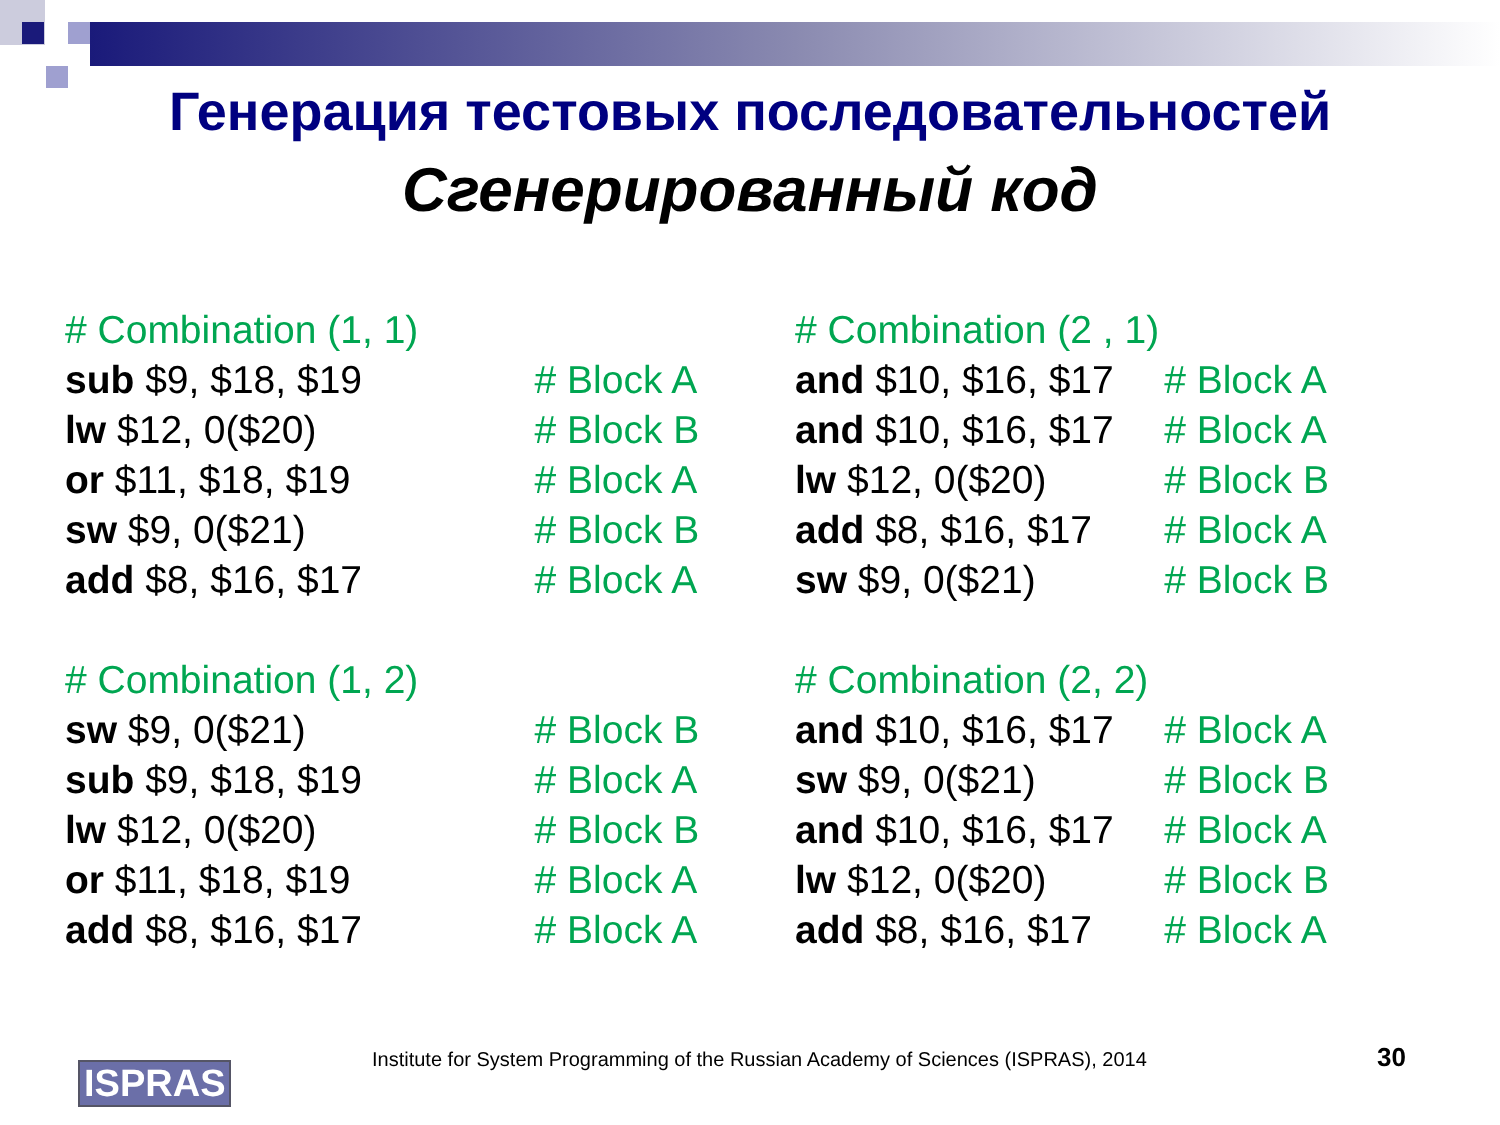Генерация тестовых последовательностей
Сгенерированный код
| # Combination (1, 1) | |
| sub $9, $18, $19 | # Block A |
| lw $12, 0($20) | # Block B |
| or $11, $18, $19 | # Block A |
| sw $9, 0($21) | # Block B |
| add $8, $16, $17 | # Block A |
| # Combination (1, 2) | |
| sw $9, 0($21) | # Block B |
| sub $9, $18, $19 | # Block A |
| lw $12, 0($20) | # Block B |
| or $11, $18, $19 | # Block A |
| add $8, $16, $17 | # Block A |
| # Combination (2 , 1) | |
| and $10, $16, $17 | # Block A |
| and $10, $16, $17 | # Block A |
| lw $12, 0($20) | # Block B |
| add $8, $16, $17 | # Block A |
| sw $9, 0($21) | # Block B |
| # Combination (2, 2) | |
| and $10, $16, $17 | # Block A |
| sw $9, 0($21) | # Block B |
| and $10, $16, $17 | # Block A |
| lw $12, 0($20) | # Block B |
| add $8, $16, $17 | # Block A |
ISPRAS
Institute for System Programming of the Russian Academy of Sciences (ISPRAS), 2014 30